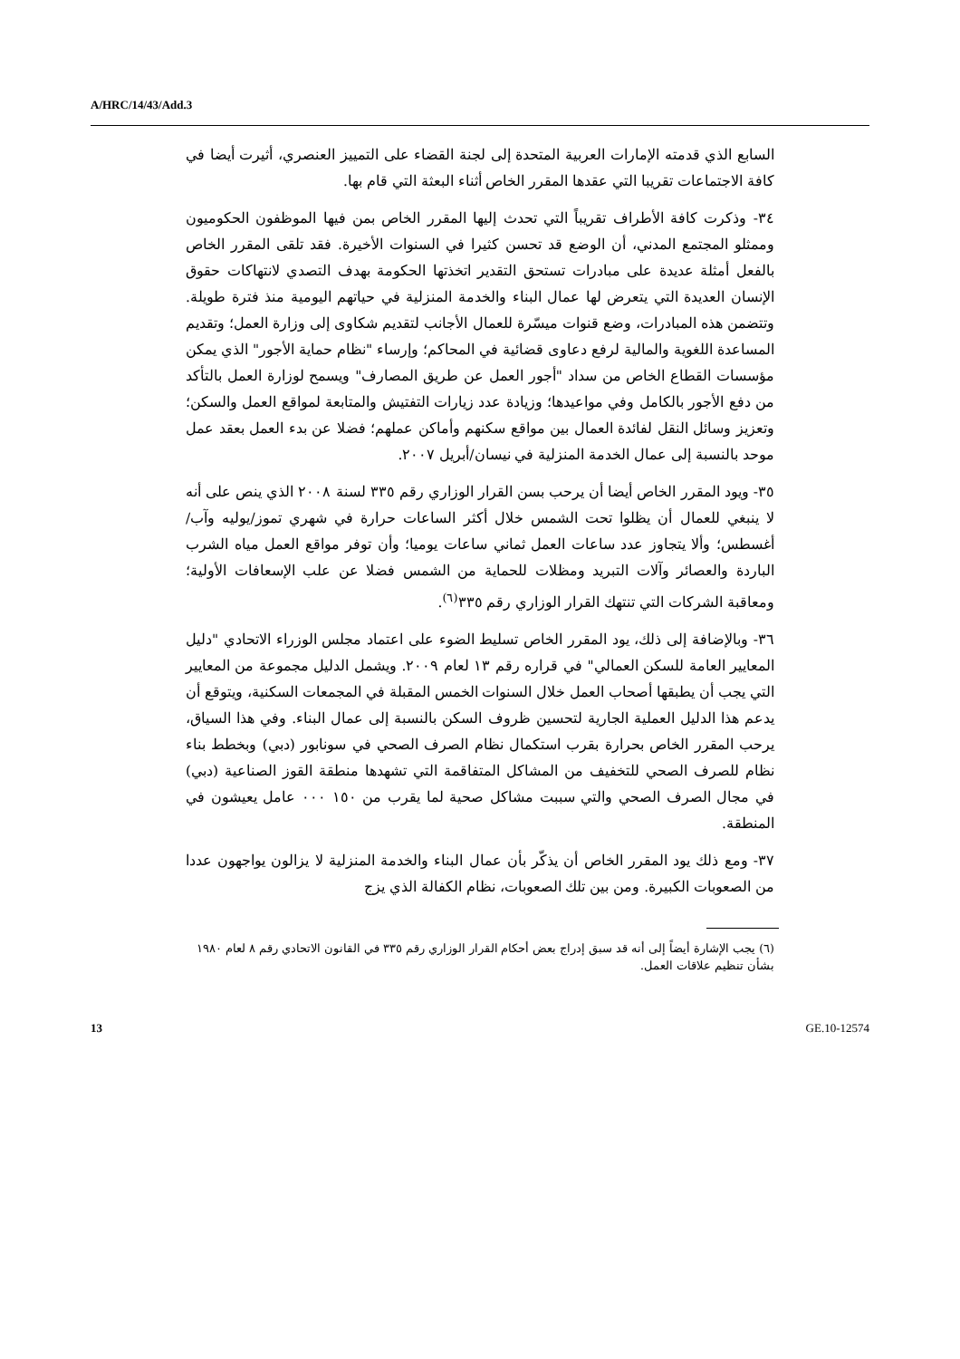A/HRC/14/43/Add.3
السابع الذي قدمته الإمارات العربية المتحدة إلى لجنة القضاء على التمييز العنصري، أثيرت أيضا في كافة الاجتماعات تقريبا التي عقدها المقرر الخاص أثناء البعثة التي قام بها.
٣٤- وذكرت كافة الأطراف تقريباً التي تحدث إليها المقرر الخاص بمن فيها الموظفون الحكوميون وممثلو المجتمع المدني، أن الوضع قد تحسن كثيرا في السنوات الأخيرة. فقد تلقى المقرر الخاص بالفعل أمثلة عديدة على مبادرات تستحق التقدير اتخذتها الحكومة بهدف التصدي لانتهاكات حقوق الإنسان العديدة التي يتعرض لها عمال البناء والخدمة المنزلية في حياتهم اليومية منذ فترة طويلة. وتتضمن هذه المبادرات، وضع قنوات ميسّرة للعمال الأجانب لتقديم شكاوى إلى وزارة العمل؛ وتقديم المساعدة اللغوية والمالية لرفع دعاوى قضائية في المحاكم؛ وإرساء "نظام حماية الأجور" الذي يمكن مؤسسات القطاع الخاص من سداد "أجور العمل عن طريق المصارف" ويسمح لوزارة العمل بالتأكد من دفع الأجور بالكامل وفي مواعيدها؛ وزيادة عدد زيارات التفتيش والمتابعة لمواقع العمل والسكن؛ وتعزيز وسائل النقل لفائدة العمال بين مواقع سكنهم وأماكن عملهم؛ فضلا عن بدء العمل بعقد عمل موحد بالنسبة إلى عمال الخدمة المنزلية في نيسان/أبريل ٢٠٠٧.
٣٥- ويود المقرر الخاص أيضا أن يرحب بسن القرار الوزاري رقم ٣٣٥ لسنة ٢٠٠٨ الذي ينص على أنه لا ينبغي للعمال أن يظلوا تحت الشمس خلال أكثر الساعات حرارة في شهري تموز/يوليه وآب/أغسطس؛ وألا يتجاوز عدد ساعات العمل ثماني ساعات يوميا؛ وأن توفر مواقع العمل مياه الشرب الباردة والعصائر وآلات التبريد ومظلات للحماية من الشمس فضلا عن علب الإسعافات الأولية؛ ومعاقبة الشركات التي تنتهك القرار الوزاري رقم ٣٣٥<sup>(٦)</sup>.
٣٦- وبالإضافة إلى ذلك، يود المقرر الخاص تسليط الضوء على اعتماد مجلس الوزراء الاتحادي "دليل المعايير العامة للسكن العمالي" في قراره رقم ١٣ لعام ٢٠٠٩. ويشمل الدليل مجموعة من المعايير التي يجب أن يطبقها أصحاب العمل خلال السنوات الخمس المقبلة في المجمعات السكنية، ويتوقع أن يدعم هذا الدليل العملية الجارية لتحسين ظروف السكن بالنسبة إلى عمال البناء. وفي هذا السياق، يرحب المقرر الخاص بحرارة بقرب استكمال نظام الصرف الصحي في سونابور (دبي) وبخطط بناء نظام للصرف الصحي للتخفيف من المشاكل المتفاقمة التي تشهدها منطقة القوز الصناعية (دبي) في مجال الصرف الصحي والتي سببت مشاكل صحية لما يقرب من ١٥٠ ٠٠٠ عامل يعيشون في المنطقة.
٣٧- ومع ذلك يود المقرر الخاص أن يذكّر بأن عمال البناء والخدمة المنزلية لا يزالون يواجهون عددا من الصعوبات الكبيرة. ومن بين تلك الصعوبات، نظام الكفالة الذي يزج
(٦) يجب الإشارة أيضاً إلى أنه قد سبق إدراج بعض أحكام القرار الوزاري رقم ٣٣٥ في القانون الاتحادي رقم ٨ لعام ١٩٨٠ بشأن تنظيم علاقات العمل.
13 GE.10-12574